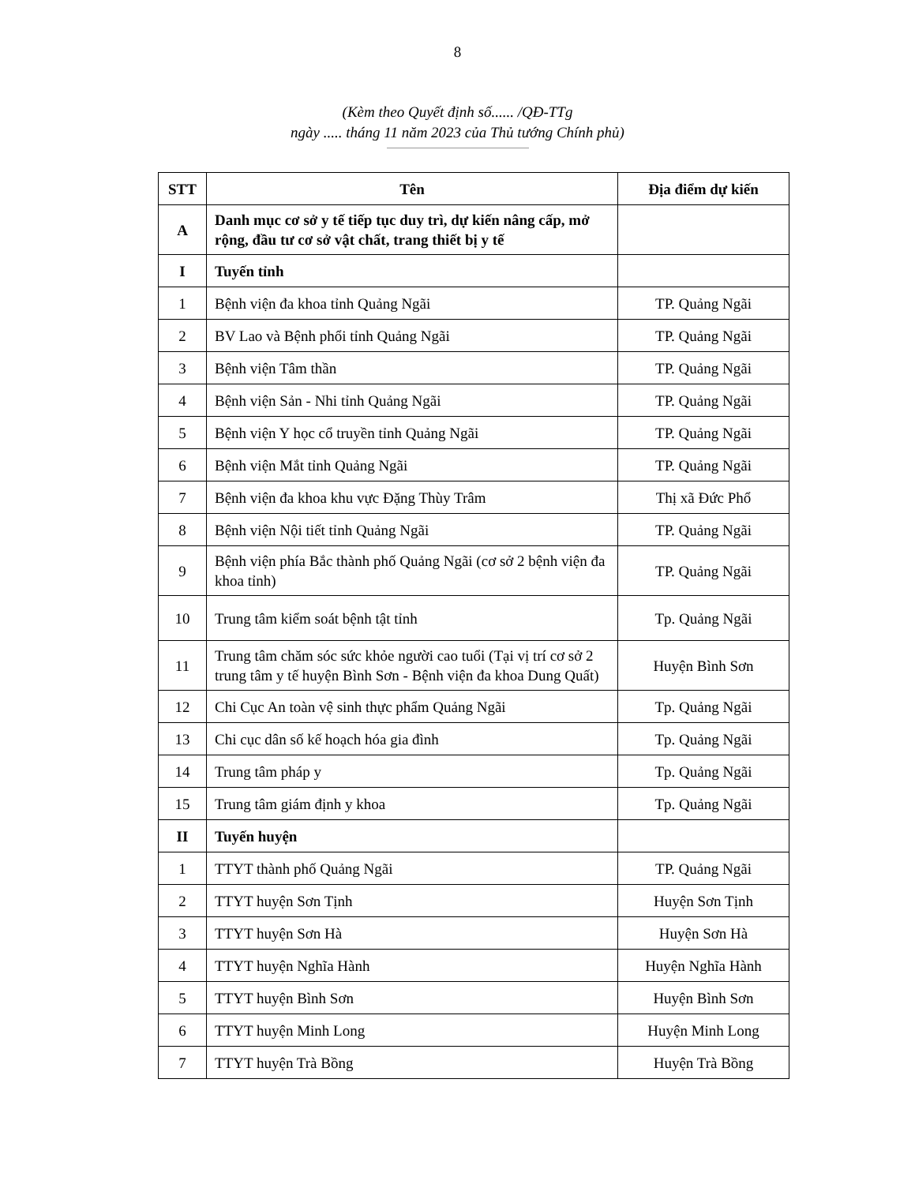8
(Kèm theo Quyết định số...... /QĐ-TTg
ngày ..... tháng 11 năm 2023 của Thủ tướng Chính phủ)
| STT | Tên | Địa điểm dự kiến |
| --- | --- | --- |
| A | Danh mục cơ sở y tế tiếp tục duy trì, dự kiến nâng cấp, mở rộng, đầu tư cơ sở vật chất, trang thiết bị y tế | |
| I | Tuyến tỉnh | |
| 1 | Bệnh viện đa khoa tỉnh Quảng Ngãi | TP. Quảng Ngãi |
| 2 | BV Lao và Bệnh phổi tỉnh Quảng Ngãi | TP. Quảng Ngãi |
| 3 | Bệnh viện Tâm thần | TP. Quảng Ngãi |
| 4 | Bệnh viện Sản - Nhi tỉnh Quảng Ngãi | TP. Quảng Ngãi |
| 5 | Bệnh viện Y học cổ truyền tỉnh Quảng Ngãi | TP. Quảng Ngãi |
| 6 | Bệnh viện Mắt tỉnh Quảng Ngãi | TP. Quảng Ngãi |
| 7 | Bệnh viện đa khoa khu vực Đặng Thùy Trâm | Thị xã Đức Phổ |
| 8 | Bệnh viện Nội tiết tỉnh Quảng Ngãi | TP. Quảng Ngãi |
| 9 | Bệnh viện phía Bắc thành phố Quảng Ngãi (cơ sở 2 bệnh viện đa khoa tỉnh) | TP. Quảng Ngãi |
| 10 | Trung tâm kiểm soát bệnh tật tỉnh | Tp. Quảng Ngãi |
| 11 | Trung tâm chăm sóc sức khỏe người cao tuổi (Tại vị trí cơ sở 2 trung tâm y tế huyện Bình Sơn - Bệnh viện đa khoa Dung Quất) | Huyện Bình Sơn |
| 12 | Chi Cục An toàn vệ sinh thực phẩm Quảng Ngãi | Tp. Quảng Ngãi |
| 13 | Chi cục dân số kế hoạch hóa gia đình | Tp. Quảng Ngãi |
| 14 | Trung tâm pháp y | Tp. Quảng Ngãi |
| 15 | Trung tâm giám định y khoa | Tp. Quảng Ngãi |
| II | Tuyến huyện | |
| 1 | TTYT thành phố Quảng Ngãi | TP. Quảng Ngãi |
| 2 | TTYT huyện Sơn Tịnh | Huyện Sơn Tịnh |
| 3 | TTYT huyện Sơn Hà | Huyện Sơn Hà |
| 4 | TTYT huyện Nghĩa Hành | Huyện Nghĩa Hành |
| 5 | TTYT huyện Bình Sơn | Huyện Bình Sơn |
| 6 | TTYT huyện Minh Long | Huyện Minh Long |
| 7 | TTYT huyện Trà Bồng | Huyện Trà Bồng |